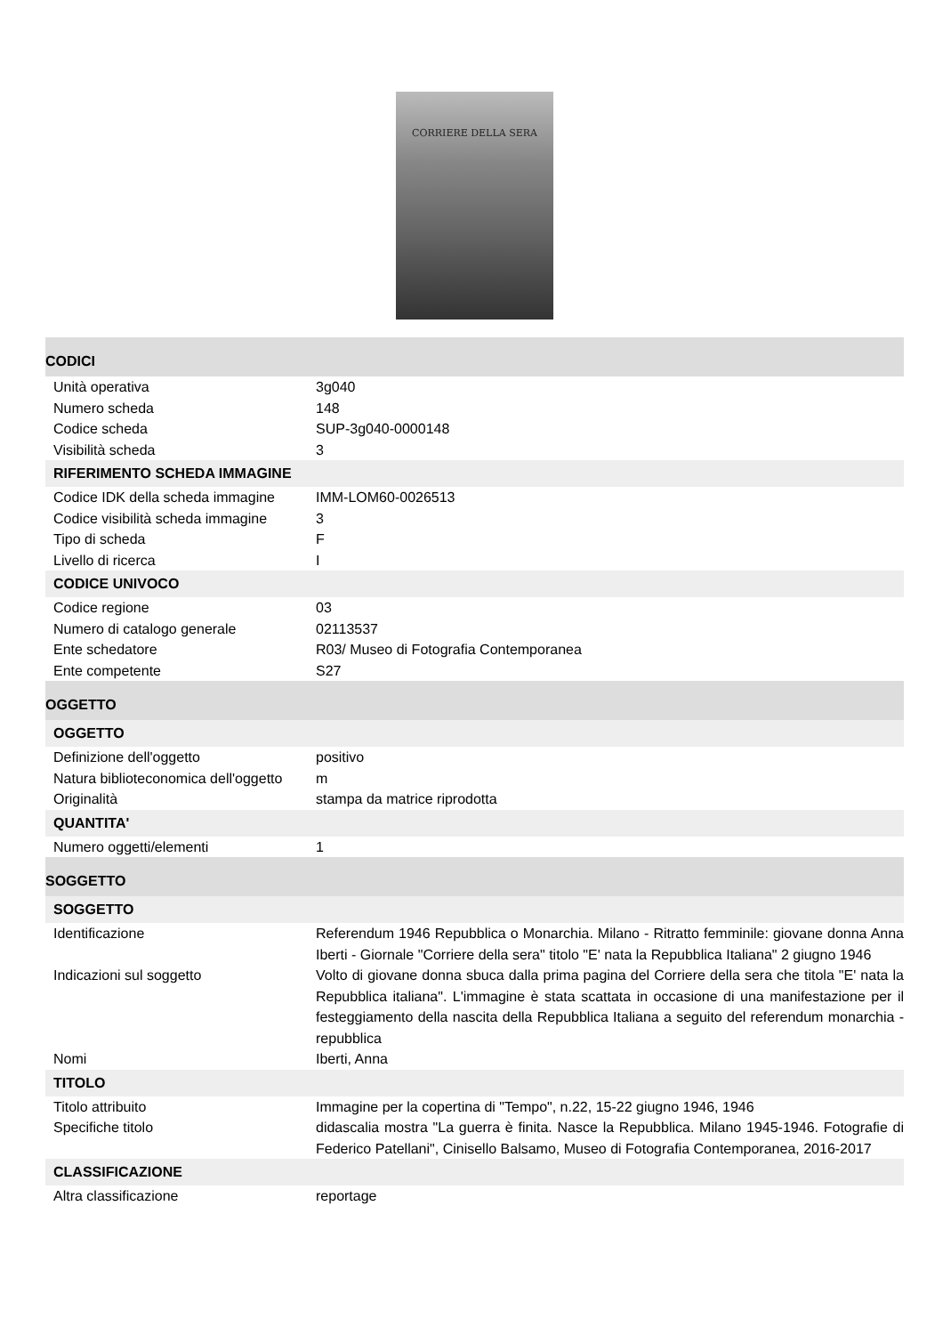CORRIERE DELLA SERA
| CODICI | |
| Unità operativa | 3g040 |
| Numero scheda | 148 |
| Codice scheda | SUP-3g040-0000148 |
| Visibilità scheda | 3 |
| RIFERIMENTO SCHEDA IMMAGINE | |
| Codice IDK della scheda immagine | IMM-LOM60-0026513 |
| Codice visibilità scheda immagine | 3 |
| Tipo di scheda | F |
| Livello di ricerca | I |
| CODICE UNIVOCO | |
| Codice regione | 03 |
| Numero di catalogo generale | 02113537 |
| Ente schedatore | R03/ Museo di Fotografia Contemporanea |
| Ente competente | S27 |
| OGGETTO | |
| OGGETTO | |
| Definizione dell'oggetto | positivo |
| Natura biblioteconomica dell'oggetto | m |
| Originalità | stampa da matrice riprodotta |
| QUANTITA' | |
| Numero oggetti/elementi | 1 |
| SOGGETTO | |
| SOGGETTO | |
| Identificazione | Referendum 1946 Repubblica o Monarchia. Milano - Ritratto femminile: giovane donna Anna Iberti - Giornale "Corriere della sera" titolo "E' nata la Repubblica Italiana" 2 giugno 1946 |
| Indicazioni sul soggetto | Volto di giovane donna sbuca dalla prima pagina del Corriere della sera che titola "E' nata la Repubblica italiana". L'immagine è stata scattata in occasione di una manifestazione per il festeggiamento della nascita della Repubblica Italiana a seguito del referendum monarchia - repubblica |
| Nomi | Iberti, Anna |
| TITOLO | |
| Titolo attribuito | Immagine per la copertina di "Tempo", n.22, 15-22 giugno 1946, 1946 |
| Specifiche titolo | didascalia mostra "La guerra è finita. Nasce la Repubblica. Milano 1945-1946. Fotografie di Federico Patellani", Cinisello Balsamo, Museo di Fotografia Contemporanea, 2016-2017 |
| CLASSIFICAZIONE | |
| Altra classificazione | reportage |